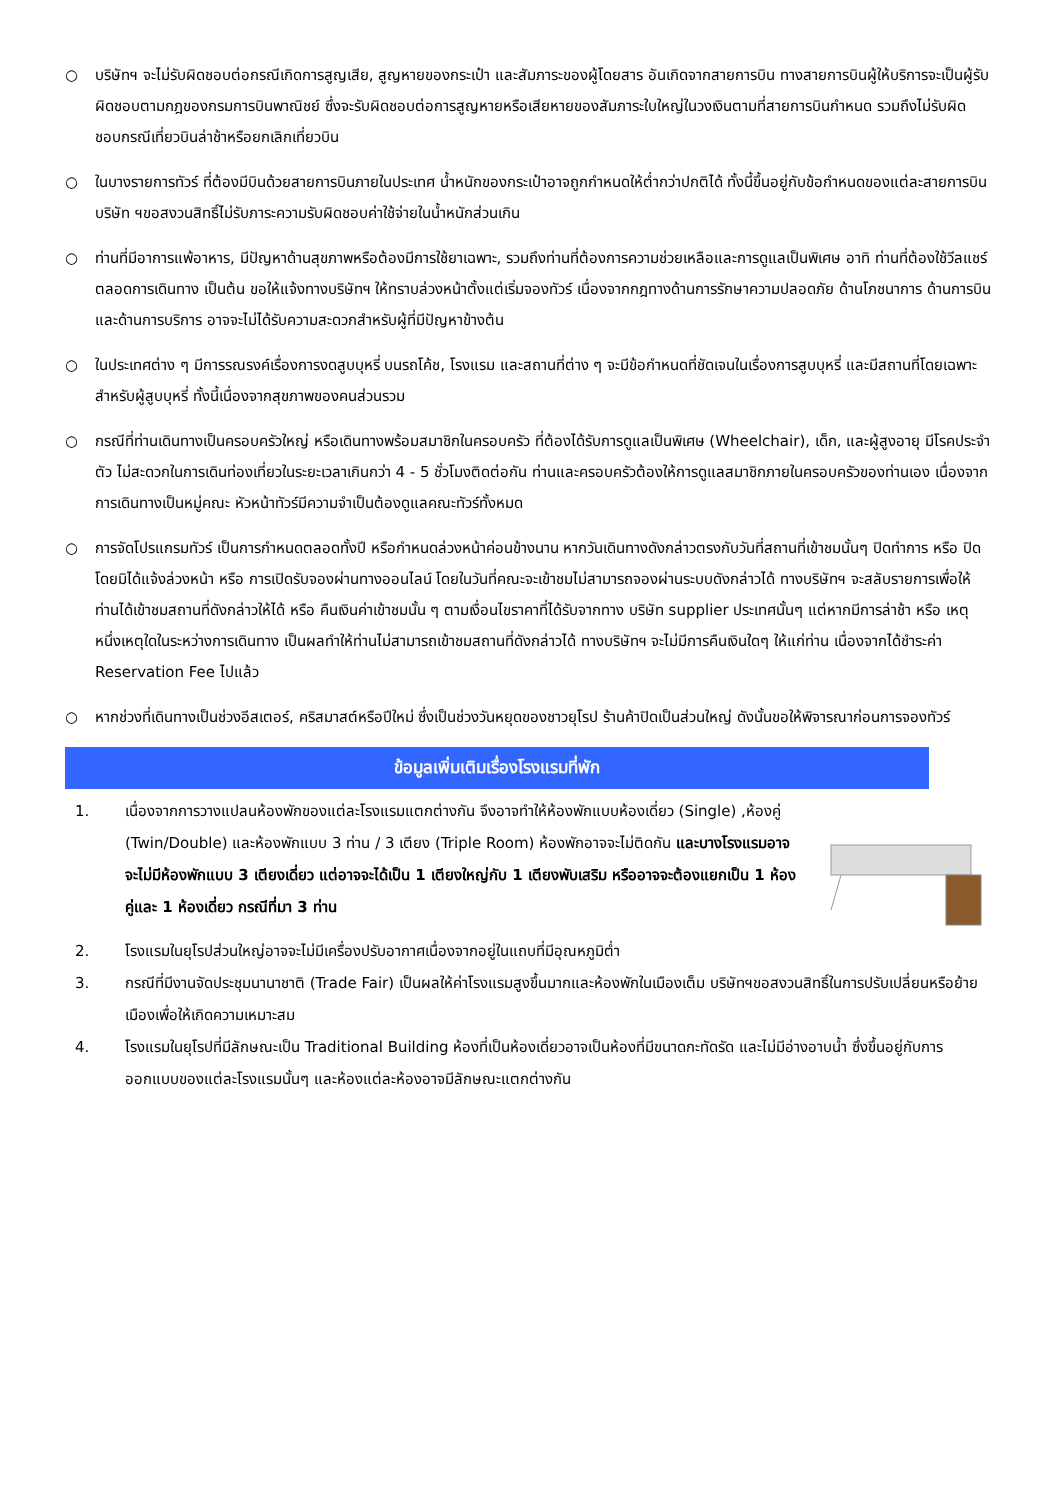○ บริษัทฯ จะไม่รับผิดชอบต่อกรณีเกิดการสูญเสีย, สูญหายของกระเป๋า และสัมภาระของผู้โดยสาร อันเกิดจากสายการบิน ทางสายการบินผู้ให้บริการจะเป็นผู้รับผิดชอบตามกฎของกรมการบินพาณิชย์ ซึ่งจะรับผิดชอบต่อการสูญหายหรือเสียหายของสัมภาระใบใหญ่ในวงเงินตามที่สายการบินกำหนด รวมถึงไม่รับผิดชอบกรณีเที่ยวบินล่าช้าหรือยกเลิกเที่ยวบิน
○ ในบางรายการทัวร์ ที่ต้องมีบินด้วยสายการบินภายในประเทศ น้ำหนักของกระเป๋าอาจถูกกำหนดให้ต่ำกว่าปกติได้ ทั้งนี้ขึ้นอยู่กับข้อกำหนดของแต่ละสายการบิน บริษัท ฯขอสงวนสิทธิ์ไม่รับภาระความรับผิดชอบค่าใช้จ่ายในน้ำหนักส่วนเกิน
○ ท่านที่มีอาการแพ้อาหาร, มีปัญหาด้านสุขภาพหรือต้องมีการใช้ยาเฉพาะ, รวมถึงท่านที่ต้องการความช่วยเหลือและการดูแลเป็นพิเศษ อาทิ ท่านที่ต้องใช้วีลแชร์ตลอดการเดินทาง เป็นต้น ขอให้แจ้งทางบริษัทฯ ให้ทราบล่วงหน้าตั้งแต่เริ่มจองทัวร์ เนื่องจากกฎทางด้านการรักษาความปลอดภัย ด้านโภชนาการ ด้านการบิน และด้านการบริการ อาจจะไม่ได้รับความสะดวกสำหรับผู้ที่มีปัญหาข้างต้น
○ ในประเทศต่าง ๆ มีการรณรงค์เรื่องการงดสูบบุหรี่ บนรถโค้ช, โรงแรม และสถานที่ต่าง ๆ จะมีข้อกำหนดที่ชัดเจนในเรื่องการสูบบุหรี่ และมีสถานที่โดยเฉพาะสำหรับผู้สูบบุหรี่ ทั้งนี้เนื่องจากสุขภาพของคนส่วนรวม
○ กรณีที่ท่านเดินทางเป็นครอบครัวใหญ่ หรือเดินทางพร้อมสมาชิกในครอบครัว ที่ต้องได้รับการดูแลเป็นพิเศษ (Wheelchair), เด็ก, และผู้สูงอายุ มีโรคประจำตัว ไม่สะดวกในการเดินท่องเที่ยวในระยะเวลาเกินกว่า 4 - 5 ชั่วโมงติดต่อกัน ท่านและครอบครัวต้องให้การดูแลสมาชิกภายในครอบครัวของท่านเอง เนื่องจากการเดินทางเป็นหมู่คณะ หัวหน้าทัวร์มีความจำเป็นต้องดูแลคณะทัวร์ทั้งหมด
○ การจัดโปรแกรมทัวร์ เป็นการกำหนดตลอดทั้งปี หรือกำหนดล่วงหน้าค่อนข้างนาน หากวันเดินทางดังกล่าวตรงกับวันที่สถานที่เข้าชมนั้นๆ ปิดทำการ หรือ ปิดโดยมิได้แจ้งล่วงหน้า หรือ การเปิดรับจองผ่านทางออนไลน์ โดยในวันที่คณะจะเข้าชมไม่สามารถจองผ่านระบบดังกล่าวได้ ทางบริษัทฯ จะสลับรายการเพื่อให้ท่านได้เข้าชมสถานที่ดังกล่าวให้ได้ หรือ คืนเงินค่าเข้าชมนั้น ๆ ตามเงื่อนไขราคาที่ได้รับจากทาง บริษัท supplier ประเทศนั้นๆ แต่หากมีการล่าช้า หรือ เหตุหนึ่งเหตุใดในระหว่างการเดินทาง เป็นผลทำให้ท่านไม่สามารถเข้าชมสถานที่ดังกล่าวได้ ทางบริษัทฯ จะไม่มีการคืนเงินใดๆ ให้แก่ท่าน เนื่องจากได้ชำระค่า Reservation Fee ไปแล้ว
○ หากช่วงที่เดินทางเป็นช่วงอีสเตอร์, คริสมาสต์หรือปีใหม่ ซึ่งเป็นช่วงวันหยุดของชาวยุโรป ร้านค้าปิดเป็นส่วนใหญ่ ดังนั้นขอให้พิจารณาก่อนการจองทัวร์
ข้อมูลเพิ่มเติมเรื่องโรงแรมที่พัก
1. เนื่องจากการวางแปลนห้องพักของแต่ละโรงแรมแตกต่างกัน จึงอาจทำให้ห้องพักแบบห้องเดี่ยว (Single) ,ห้องคู่ (Twin/Double) และห้องพักแบบ 3 ท่าน / 3 เตียง (Triple Room) ห้องพักอาจจะไม่ติดกัน และบางโรงแรมอาจจะไม่มีห้องพักแบบ 3 เตียงเดี่ยว แต่อาจจะได้เป็น 1 เตียงใหญ่กับ 1 เตียงพับเสริม หรืออาจจะต้องแยกเป็น 1 ห้องคู่และ 1 ห้องเดี่ยว กรณีที่มา 3 ท่าน
2. โรงแรมในยุโรปส่วนใหญ่อาจจะไม่มีเครื่องปรับอากาศเนื่องจากอยู่ในแถบที่มีอุณหภูมิต่ำ
3. กรณีที่มีงานจัดประชุมนานาชาติ (Trade Fair) เป็นผลให้ค่าโรงแรมสูงขึ้นมากและห้องพักในเมืองเต็ม บริษัทฯขอสงวนสิทธิ์ในการปรับเปลี่ยนหรือย้ายเมืองเพื่อให้เกิดความเหมาะสม
4. โรงแรมในยุโรปที่มีลักษณะเป็น Traditional Building ห้องที่เป็นห้องเดี่ยวอาจเป็นห้องที่มีขนาดกะทัดรัด และไม่มีอ่างอาบน้ำ ซึ่งขึ้นอยู่กับการออกแบบของแต่ละโรงแรมนั้นๆ และห้องแต่ละห้องอาจมีลักษณะแตกต่างกัน